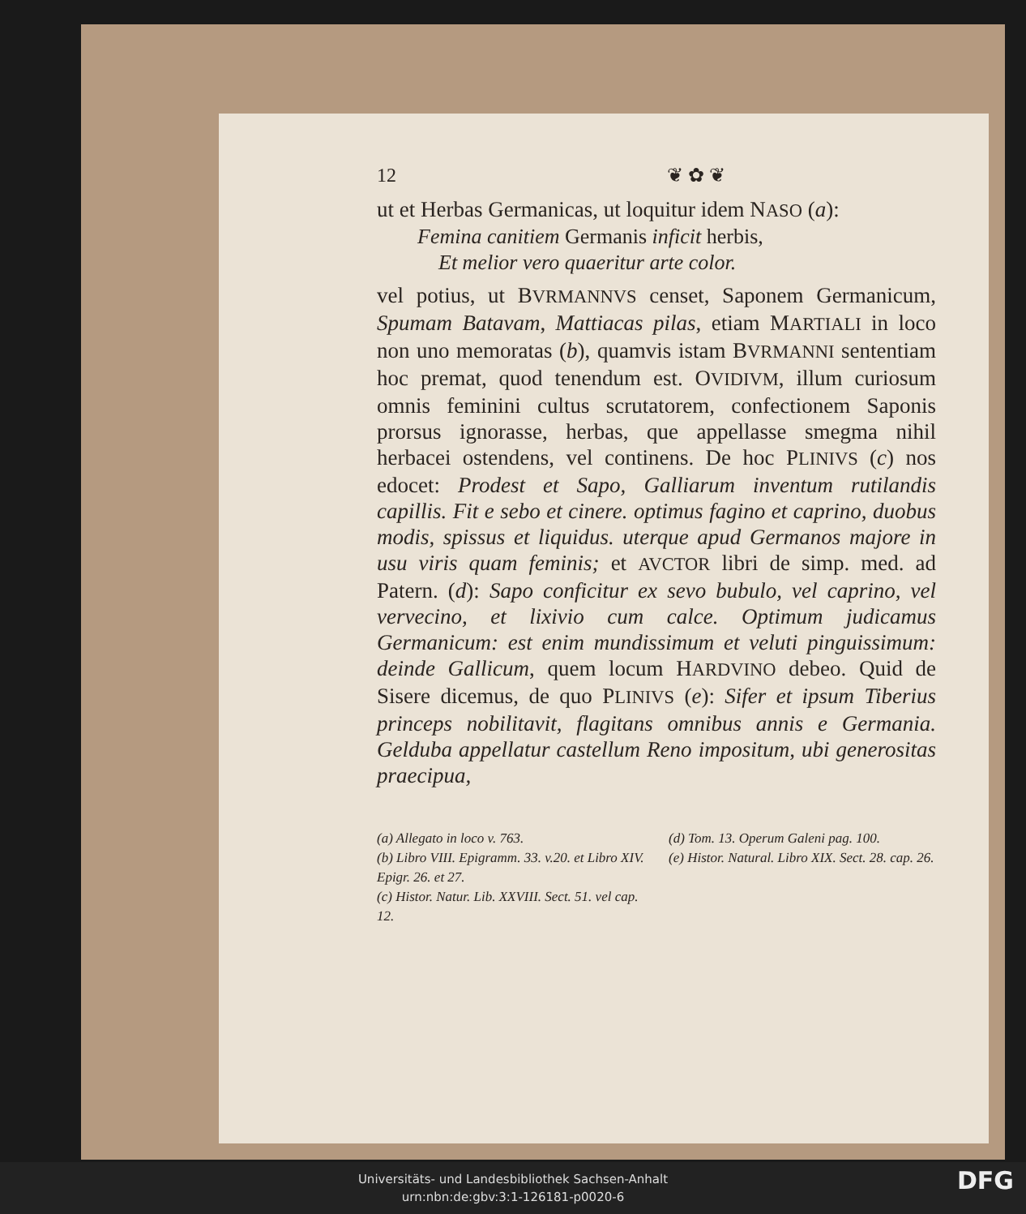12 ❦ ✿ ❦
ut et Herbas Germanicas, ut loquitur idem NASO (a):
Femina canitiem Germanis inficit herbis,
Et melior vero quaeritur arte color.
vel potius, ut BVRMANNVS censet, Saponem Germanicum, Spumam Batavam, Mattiacas pilas, etiam MARTIALI in loco non uno memoratas (b), quamvis istam BVRMANNI sententiam hoc premat, quod tenendum est. OVIDIVM, illum curiosum omnis feminini cultus scrutatorem, confectionem Saponis prorsus ignorasse, herbas, que appellasse smegma nihil herbacei ostendens, vel continens. De hoc PLINIVS (c) nos edocet: Prodest et Sapo, Galliarum inventum rutilandis capillis. Fit e sebo et cinere. optimus fagino et caprino, duobus modis, spissus et liquidus. uterque apud Germanos majore in usu viris quam feminis; et AVCTOR libri de simp. med. ad Patern. (d): Sapo conficitur ex sevo bubulo, vel caprino, vel vervecino, et lixivio cum calce. Optimum judicamus Germanicum: est enim mundissimum et veluti pinguissimum: deinde Gallicum, quem locum HARDVINO debeo. Quid de Sisere dicemus, de quo PLINIVS (e): Sifer et ipsum Tiberius princeps nobilitavit, flagitans omnibus annis e Germania. Gelduba appellatur castellum Reno impositum, ubi generositas praecipua,
(a) Allegato in loco v. 763.
(b) Libro VIII. Epigramm. 33. v.20. et Libro XIV. Epigr. 26. et 27.
(c) Histor. Natur. Lib. XXVIII. Sect. 51. vel cap. 12.
(d) Tom. 13. Operum Galeni pag. 100.
(e) Histor. Natural. Libro XIX. Sect. 28. cap. 26.
Universitäts- und Landesbibliothek Sachsen-Anhalt
urn:nbn:de:gbv:3:1-126181-p0020-6
DFG